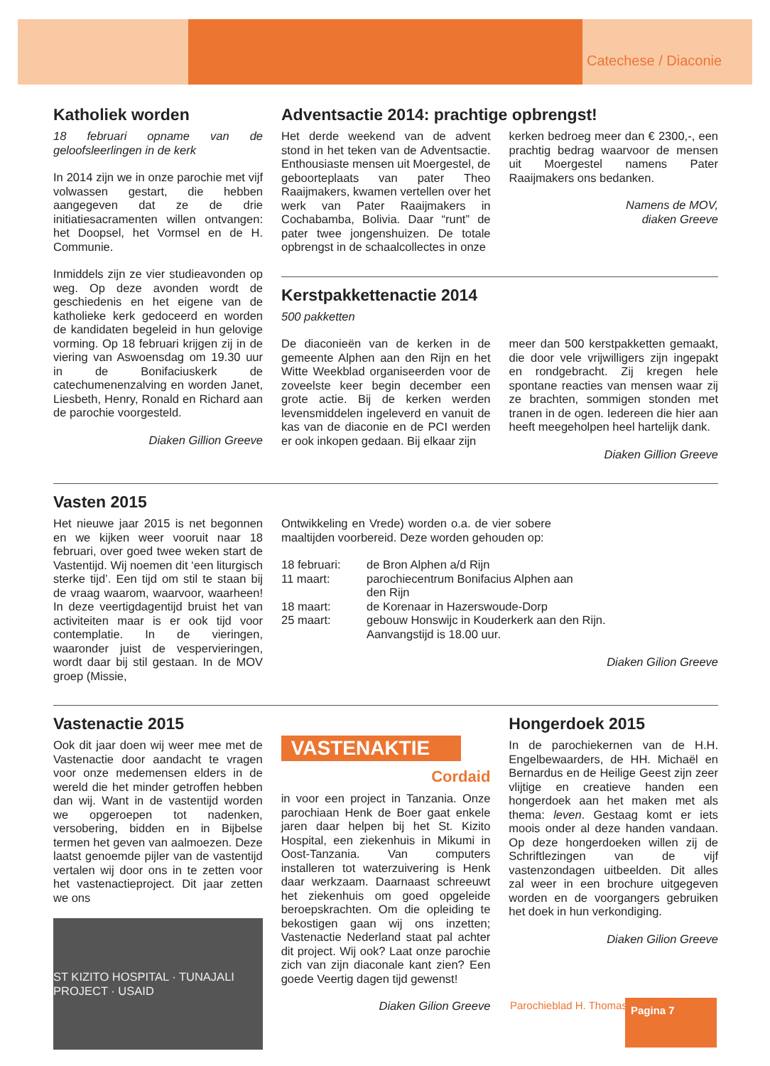Catechese / Diaconie
Katholiek worden
18 februari opname van de geloofsleerlingen in de kerk
In 2014 zijn we in onze parochie met vijf volwassen gestart, die hebben aangegeven dat ze de drie initiatiesacramenten willen ontvangen: het Doopsel, het Vormsel en de H. Communie.
Inmiddels zijn ze vier studieavonden op weg. Op deze avonden wordt de geschiedenis en het eigene van de katholieke kerk gedoceerd en worden de kandidaten begeleid in hun gelovige vorming. Op 18 februari krijgen zij in de viering van Aswoensdag om 19.30 uur in de Bonifaciuskerk de catechumenenzalving en worden Janet, Liesbeth, Henry, Ronald en Richard aan de parochie voorgesteld.
Diaken Gillion Greeve
Adventsactie 2014: prachtige opbrengst!
Het derde weekend van de advent stond in het teken van de Adventsactie. Enthousiaste mensen uit Moergestel, de geboorteplaats van pater Theo Raaijmakers, kwamen vertellen over het werk van Pater Raaijmakers in Cochabamba, Bolivia. Daar “runt” de pater twee jongenshuizen. De totale opbrengst in de schaalcollectes in onze
kerken bedroeg meer dan € 2300,-, een prachtig bedrag waarvoor de mensen uit Moergestel namens Pater Raaijmakers ons bedanken.
Namens de MOV,
diaken Greeve
Kerstpakkettenactie 2014
500 pakketten
De diaconieën van de kerken in de gemeente Alphen aan den Rijn en het Witte Weekblad organiseerden voor de zoveelste keer begin december een grote actie. Bij de kerken werden levensmiddelen ingeleverd en vanuit de kas van de diaconie en de PCI werden er ook inkopen gedaan. Bij elkaar zijn
meer dan 500 kerstpakketten gemaakt, die door vele vrijwilligers zijn ingepakt en rondgebracht. Zij kregen hele spontane reacties van mensen waar zij ze brachten, sommigen stonden met tranen in de ogen. Iedereen die hier aan heeft meegeholpen heel hartelijk dank.
Diaken Gillion Greeve
Vasten 2015
Het nieuwe jaar 2015 is net begonnen en we kijken weer vooruit naar 18 februari, over goed twee weken start de Vastentijd. Wij noemen dit ‘een liturgisch sterke tijd’. Een tijd om stil te staan bij de vraag waarom, waarvoor, waarheen! In deze veertigdagentijd bruist het van activiteiten maar is er ook tijd voor contemplatie. In de vieringen, waaronder juist de vespervieringen, wordt daar bij stil gestaan. In de MOV groep (Missie,
Ontwikkeling en Vrede) worden o.a. de vier sobere maaltijden voorbereid. Deze worden gehouden op:
| 18 februari: | de Bron Alphen a/d Rijn |
| 11 maart: | parochiecentrum Bonifacius Alphen aan den Rijn |
| 18 maart: | de Korenaar in Hazerswoude-Dorp |
| 25 maart: | gebouw Honswijc in Kouderkerk aan den Rijn. Aanvangstijd is 18.00 uur. |
Diaken Gilion Greeve
Vastenactie 2015
Ook dit jaar doen wij weer mee met de Vastenactie door aandacht te vragen voor onze medemensen elders in de wereld die het minder getroffen hebben dan wij. Want in de vastentijd worden we opgeroepen tot nadenken, versobering, bidden en in Bijbelse termen het geven van aalmoezen. Deze laatst genoemde pijler van de vastentijd vertalen wij door ons in te zetten voor het vastenactieproject. Dit jaar zetten we ons
ST KIZITO HOSPITAL · TUNAJALI PROJECT · USAID
VASTENAKTIE
Cordaid
in voor een project in Tanzania. Onze parochiaan Henk de Boer gaat enkele jaren daar helpen bij het St. Kizito Hospital, een ziekenhuis in Mikumi in Oost-Tanzania. Van computers installeren tot waterzuivering is Henk daar werkzaam. Daarnaast schreeuwt het ziekenhuis om goed opgeleide beroepskrachten. Om die opleiding te bekostigen gaan wij ons inzetten; Vastenactie Nederland staat pal achter dit project. Wij ook? Laat onze parochie zich van zijn diaconale kant zien? Een goede Veertig dagen tijd gewenst!
Diaken Gilion Greeve
Hongerdoek 2015
In de parochiekernen van de H.H. Engelbewaarders, de HH. Michaël en Bernardus en de Heilige Geest zijn zeer vlijtige en creatieve handen een hongerdoek aan het maken met als thema: leven. Gestaag komt er iets moois onder al deze handen vandaan. Op deze hongerdoeken willen zij de Schriftlezingen van de vijf vastenzondagen uitbeelden. Dit alles zal weer in een brochure uitgegeven worden en de voorgangers gebruiken het doek in hun verkondiging.
Diaken Gilion Greeve
Parochieblad H. Thomas Pagina 7